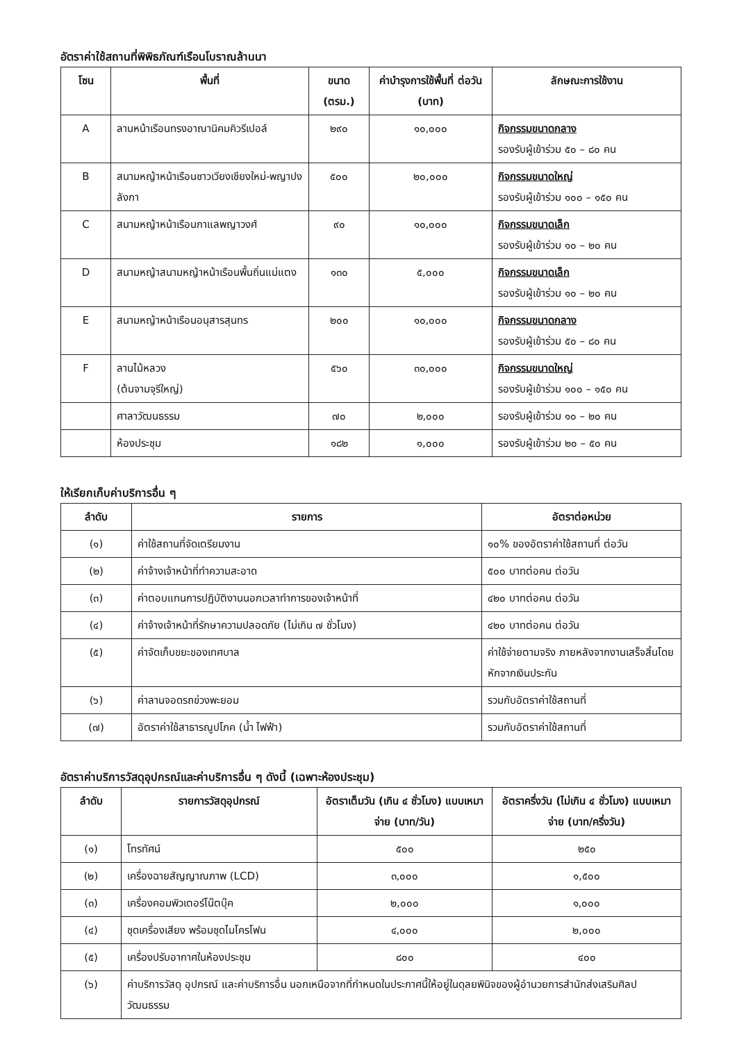อัตราค่าใช้สถานที่พิพิธภัณฑ์เรือนโบราณล้านนา
| โซน | พื้นที่ | ขนาด (ตรม.) | ค่าบำรุงการใช้พื้นที่ ต่อวัน (บาท) | ลักษณะการใช้งาน |
| --- | --- | --- | --- | --- |
| A | ลานหน้าเรือนทรงอาณานิคมคิวรีเปอล์ | ๒๙๐ | ๑๐,๐๐๐ | กิจกรรมขนาดกลาง รองรับผู้เข้าร่วม ๕๐ – ๘๐ คน |
| B | สนามหญ้าหน้าเรือนชาวเวียงเชียงใหม่-พญาปงลังกา | ๕๐๐ | ๒๐,๐๐๐ | กิจกรรมขนาดใหญ่ รองรับผู้เข้าร่วม ๑๐๐ – ๑๕๐ คน |
| C | สนามหญ้าหน้าเรือนกาแลพญาวงศ์ | ๙๐ | ๑๐,๐๐๐ | กิจกรรมขนาดเล็ก รองรับผู้เข้าร่วม ๑๐ – ๒๐ คน |
| D | สนามหญ้าสนามหญ้าหน้าเรือนพื้นถิ่นแม่แตง | ๑๓๐ | ๕,๐๐๐ | กิจกรรมขนาดเล็ก รองรับผู้เข้าร่วม ๑๐ – ๒๐ คน |
| E | สนามหญ้าหน้าเรือนอนุสารสุนทร | ๒๐๐ | ๑๐,๐๐๐ | กิจกรรมขนาดกลาง รองรับผู้เข้าร่วม ๕๐ – ๘๐ คน |
| F | ลานไม้หลวง (ต้นจามจุรีใหญ่) | ๕๖๐ | ๓๐,๐๐๐ | กิจกรรมขนาดใหญ่ รองรับผู้เข้าร่วม ๑๐๐ – ๑๕๐ คน |
| | ศาลาวัฒนธรรม | ๗๐ | ๒,๐๐๐ | รองรับผู้เข้าร่วม ๑๐ – ๒๐ คน |
| | ห้องประชุม | ๑๘๒ | ๑,๐๐๐ | รองรับผู้เข้าร่วม ๒๐ – ๕๐ คน |
ให้เรียกเก็บค่าบริการอื่น ๆ
| ลำดับ | รายการ | อัตราต่อหน่วย |
| --- | --- | --- |
| (๑) | ค่าใช้สถานที่จัดเตรียมงาน | ๑๐% ของอัตราค่าใช้สถานที่ ต่อวัน |
| (๒) | ค่าจ้างเจ้าหน้าที่ทำความสะอาด | ๕๐๐ บาทต่อคน ต่อวัน |
| (๓) | ค่าตอบแทนการปฏิบัติงานนอกเวลาทำการของเจ้าหน้าที่ | ๔๒๐ บาทต่อคน ต่อวัน |
| (๔) | ค่าจ้างเจ้าหน้าที่รักษาความปลอดภัย (ไม่เกิน ๗ ชั่วโมง) | ๔๒๐ บาทต่อคน ต่อวัน |
| (๕) | ค่าจัดเก็บขยะของเทศบาล | ค่าใช้จ่ายตามจริง ภายหลังจากงานเสร็จสิ้นโดยหักจากเงินประกัน |
| (๖) | ค่าลานจอดรถข่วงพะยอม | รวมกับอัตราค่าใช้สถานที่ |
| (๗) | อัตราค่าใช้สาธารณูปโภค (น้ำ ไฟฟ้า) | รวมกับอัตราค่าใช้สถานที่ |
อัตราค่าบริการวัสดุอุปกรณ์และค่าบริการอื่น ๆ ดังนี้ (เฉพาะห้องประชุม)
| ลำดับ | รายการวัสดุอุปกรณ์ | อัตราเต็มวัน (เกิน ๔ ชั่วโมง) แบบเหมาจ่าย (บาท/วัน) | อัตราครึ่งวัน (ไม่เกิน ๔ ชั่วโมง) แบบเหมาจ่าย (บาท/ครึ่งวัน) |
| --- | --- | --- | --- |
| (๑) | โทรทัศน์ | ๕๐๐ | ๒๕๐ |
| (๒) | เครื่องฉายสัญญาณภาพ (LCD) | ๓,๐๐๐ | ๑,๕๐๐ |
| (๓) | เครื่องคอมพิวเตอร์โน๊ตบุ๊ค | ๒,๐๐๐ | ๑,๐๐๐ |
| (๔) | ชุดเครื่องเสียง พร้อมชุดไมโครโฟน | ๔,๐๐๐ | ๒,๐๐๐ |
| (๕) | เครื่องปรับอากาศในห้องประชุม | ๘๐๐ | ๔๐๐ |
| (๖) | ค่าบริการวัสดุ อุปกรณ์ และค่าบริการอื่น นอกเหนือจากที่กำหนดในประกาศนี้ให้อยู่ในดุลยพินิจของผู้อำนวยการสำนักส่งเสริมศิลปวัฒนธรรม | | |